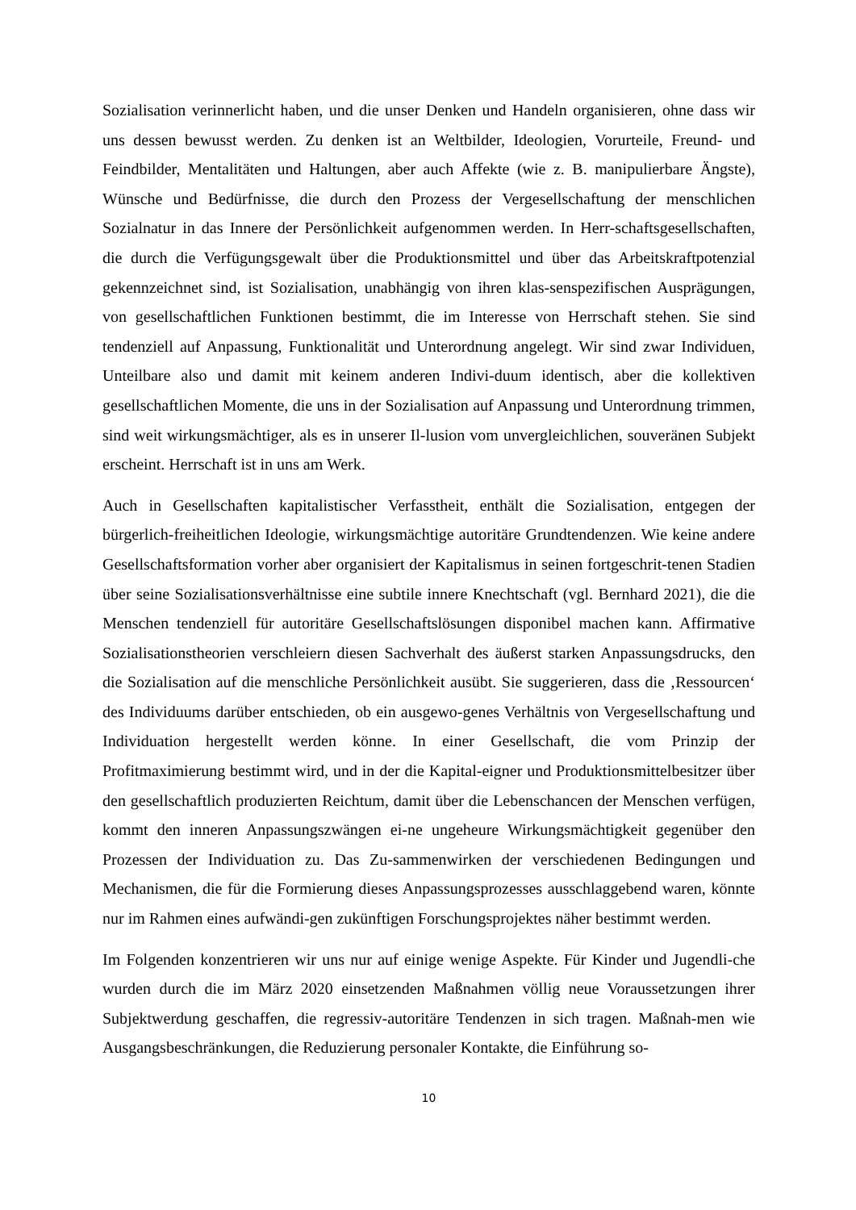Sozialisation verinnerlicht haben, und die unser Denken und Handeln organisieren, ohne dass wir uns dessen bewusst werden. Zu denken ist an Weltbilder, Ideologien, Vorurteile, Freund- und Feindbilder, Mentalitäten und Haltungen, aber auch Affekte (wie z. B. manipulierbare Ängste), Wünsche und Bedürfnisse, die durch den Prozess der Vergesellschaftung der menschlichen Sozialnatur in das Innere der Persönlichkeit aufgenommen werden. In Herr-schaftsgesellschaften, die durch die Verfügungsgewalt über die Produktionsmittel und über das Arbeitskraftpotenzial gekennzeichnet sind, ist Sozialisation, unabhängig von ihren klas-senspezifischen Ausprägungen, von gesellschaftlichen Funktionen bestimmt, die im Interesse von Herrschaft stehen. Sie sind tendenziell auf Anpassung, Funktionalität und Unterordnung angelegt. Wir sind zwar Individuen, Unteilbare also und damit mit keinem anderen Indivi-duum identisch, aber die kollektiven gesellschaftlichen Momente, die uns in der Sozialisation auf Anpassung und Unterordnung trimmen, sind weit wirkungsmächtiger, als es in unserer Il-lusion vom unvergleichlichen, souveränen Subjekt erscheint. Herrschaft ist in uns am Werk.
Auch in Gesellschaften kapitalistischer Verfasstheit, enthält die Sozialisation, entgegen der bürgerlich-freiheitlichen Ideologie, wirkungsmächtige autoritäre Grundtendenzen. Wie keine andere Gesellschaftsformation vorher aber organisiert der Kapitalismus in seinen fortgeschrit-tenen Stadien über seine Sozialisationsverhältnisse eine subtile innere Knechtschaft (vgl. Bernhard 2021), die die Menschen tendenziell für autoritäre Gesellschaftslösungen disponibel machen kann. Affirmative Sozialisationstheorien verschleiern diesen Sachverhalt des äußerst starken Anpassungsdrucks, den die Sozialisation auf die menschliche Persönlichkeit ausübt. Sie suggerieren, dass die ‚Ressourcen‘ des Individuums darüber entschieden, ob ein ausgewo-genes Verhältnis von Vergesellschaftung und Individuation hergestellt werden könne. In einer Gesellschaft, die vom Prinzip der Profitmaximierung bestimmt wird, und in der die Kapital-eigner und Produktionsmittelbesitzer über den gesellschaftlich produzierten Reichtum, damit über die Lebenschancen der Menschen verfügen, kommt den inneren Anpassungszwängen ei-ne ungeheure Wirkungsmächtigkeit gegenüber den Prozessen der Individuation zu. Das Zu-sammenwirken der verschiedenen Bedingungen und Mechanismen, die für die Formierung dieses Anpassungsprozesses ausschlaggebend waren, könnte nur im Rahmen eines aufwändi-gen zukünftigen Forschungsprojektes näher bestimmt werden.
Im Folgenden konzentrieren wir uns nur auf einige wenige Aspekte. Für Kinder und Jugendli-che wurden durch die im März 2020 einsetzenden Maßnahmen völlig neue Voraussetzungen ihrer Subjektwerdung geschaffen, die regressiv-autoritäre Tendenzen in sich tragen. Maßnah-men wie Ausgangsbeschränkungen, die Reduzierung personaler Kontakte, die Einführung so-
10